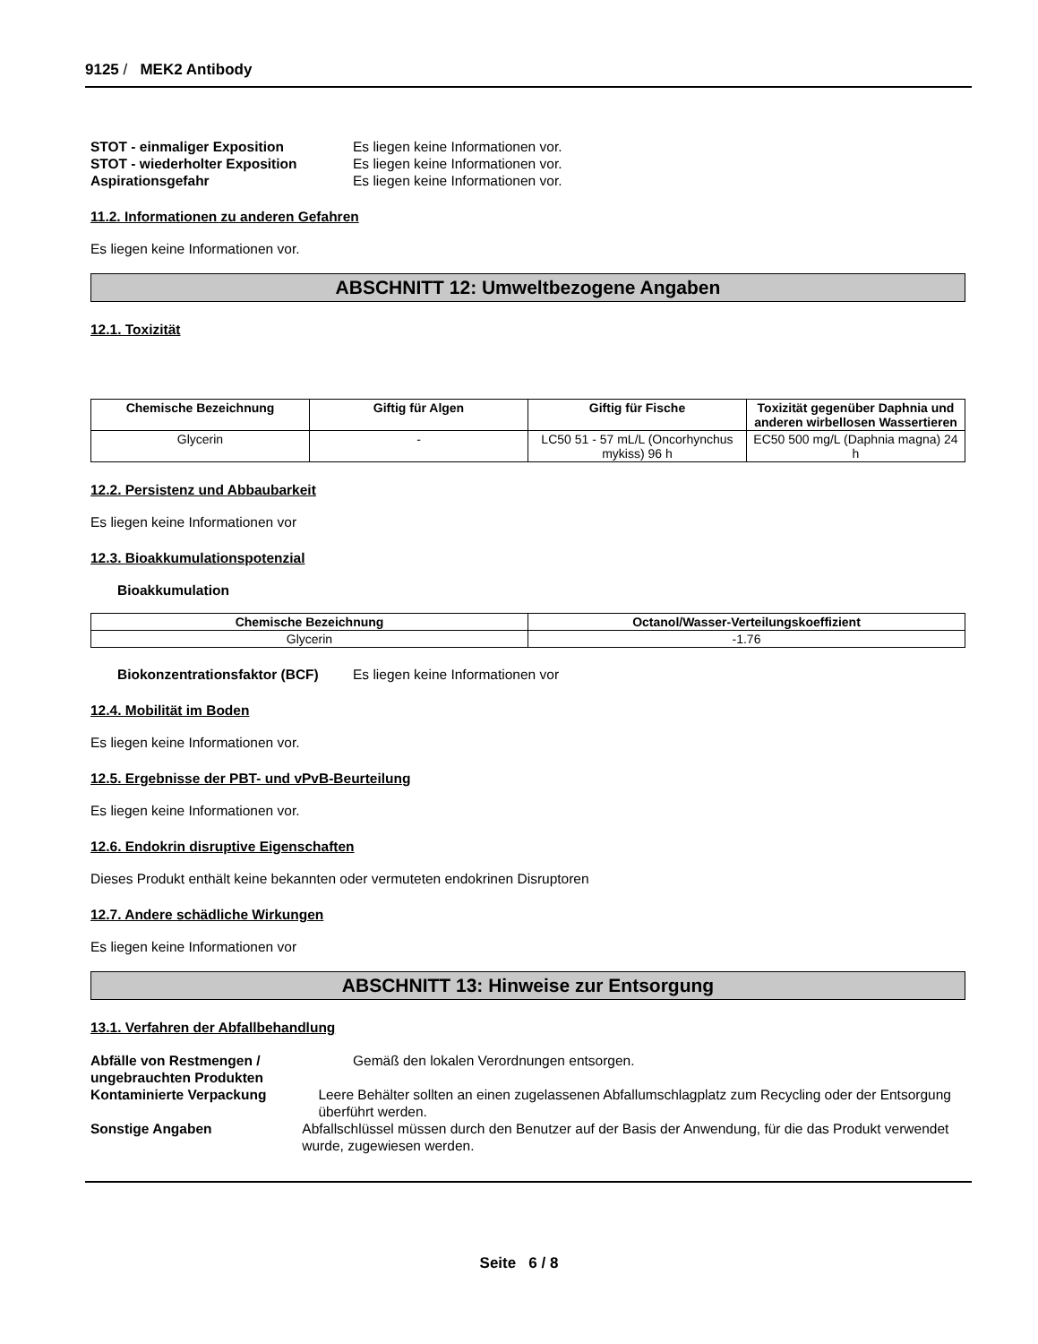9125 / MEK2 Antibody
STOT - einmaliger Exposition Es liegen keine Informationen vor.
STOT - wiederholter Exposition Es liegen keine Informationen vor.
Aspirationsgefahr Es liegen keine Informationen vor.
11.2. Informationen zu anderen Gefahren
Es liegen keine Informationen vor.
ABSCHNITT 12: Umweltbezogene Angaben
12.1. Toxizität
| Chemische Bezeichnung | Giftig für Algen | Giftig für Fische | Toxizität gegenüber Daphnia und anderen wirbellosen Wassertieren |
| --- | --- | --- | --- |
| Glycerin | - | LC50 51 - 57 mL/L (Oncorhynchus mykiss) 96 h | EC50 500 mg/L (Daphnia magna) 24 h |
12.2. Persistenz und Abbaubarkeit
Es liegen keine Informationen vor
12.3. Bioakkumulationspotenzial
Bioakkumulation
| Chemische Bezeichnung | Octanol/Wasser-Verteilungskoeffizient |
| --- | --- |
| Glycerin | -1.76 |
Biokonzentrationsfaktor (BCF)
Es liegen keine Informationen vor
12.4. Mobilität im Boden
Es liegen keine Informationen vor.
12.5. Ergebnisse der PBT- und vPvB-Beurteilung
Es liegen keine Informationen vor.
12.6. Endokrin disruptive Eigenschaften
Dieses Produkt enthält keine bekannten oder vermuteten endokrinen Disruptoren
12.7. Andere schädliche Wirkungen
Es liegen keine Informationen vor
ABSCHNITT 13: Hinweise zur Entsorgung
13.1. Verfahren der Abfallbehandlung
Abfälle von Restmengen / ungebrauchten Produkten
Gemäß den lokalen Verordnungen entsorgen.
Kontaminierte Verpackung Leere Behälter sollten an einen zugelassenen Abfallumschlagplatz zum Recycling oder der Entsorgung überführt werden.
Sonstige Angaben Abfallschlüssel müssen durch den Benutzer auf der Basis der Anwendung, für die das Produkt verwendet wurde, zugewiesen werden.
Seite 6 / 8